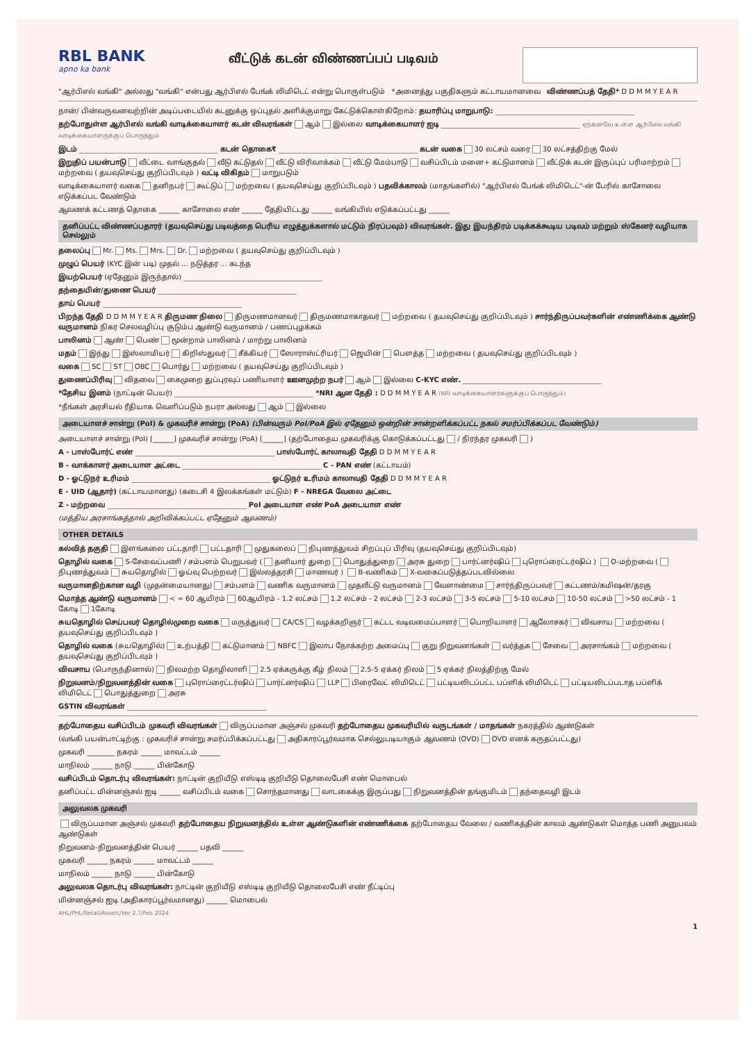RBL BANK
apno ka bank
வீட்டுக் கடன் விண்ணப்பப் படிவம்
"ஆர்பிஎல் வங்கி" அல்லது "வங்கி" என்பது ஆர்பிஎல் பேங்க் லிமிடெட் என்று பொருள்படும் *அனைத்து பகுதிகளும் கட்டாயமானவை விண்ணப்பத் தேதி* D D M M Y E A R
நான்/ பின்வருவனவற்றின் அடிப்படையில் கடனுக்கு ஒப்புதல் அளிக்குமாறு கேட்டுக்கொள்கிறோம்: தயாரிப்பு மாறுபாடு:
தற்போதுள்ள ஆர்பிஎல் வங்கி வாடிக்கையாளர் கடன் விவரங்கள் ஆம் இல்லை வாடிக்கையாளர் ஐடி ஏற்கனவே உள்ள ஆர்பிஎல் வங்கி வாடிக்கையாளருக்குப் பொருந்தும்
இடம் கடன் தொகை₹ கடன் வகை 30 லட்சம் வரை 30 லட்சத்திற்கு மேல்
இறுதிப் பயன்பாடு வீட்டை வாங்குதல் வீடு கட்டுதல் வீட்டு விரிவாக்கம் வீட்டு மேம்பாடு வசிப்பிடம் மனை+ கட்டுமானம் வீட்டுக் கடன் இருப்புப் பரிமாற்றம் மற்றவை ( தயவுசெய்து குறிப்பிடவும் ) வட்டி விகிதம் மாறுபடும்
வாடிக்கையாளர் வகை தனிநபர் கூட்டுப் மற்றவை ( தயவுசெய்து குறிப்பிடவும் ) பதவிக்காலம் (மாதங்களில்) "ஆர்பிஎல் பேங்க் லிமிடெட்"-ன் பேரில் காசோலை எடுக்கப்பட வேண்டும்
ஆவணக் கட்டணத் தொகை ______ காசோலை எண் ______ தேதியிட்டது ______ வங்கியில் எடுக்கப்பட்டது ______
தனிப்பட்ட விண்ணப்பதாரர் (தயவுசெய்து படிவத்தை பெரிய எழுத்துக்களால் மட்டும் நிரப்பவும்) விவரங்கள். இது இயந்திரம் படிக்கக்கூடிய படிவம் மற்றும் ஸ்கேனர் வழியாக செல்லும்
தலைப்பு Mr. Ms. Mrs. Dr. மற்றவை ( தயவுசெய்து குறிப்பிடவும் )
முழுப் பெயர் (KYC இன் படி) முதல் ... நடுத்தர ... கடந்த
இயற்பெயர் (ஏதேனும் இருந்தால்)
தந்தையின்/துணை பெயர்
தாய் பெயர்
பிறந்த தேதி D D M M Y E A R திருமண நிலை திருமணமானவர் திருமணமாகாதவர் மற்றவை ( தயவுசெய்து குறிப்பிடவும் ) சார்ந்திருப்பவர்களின் எண்ணிக்கை ஆண்டு வருமானம் நிகர செலவழிப்பு குடும்ப ஆண்டு வருமானம் / பணப்புழக்கம்
பாலினம் ஆண் பெண் மூன்றாம் பாலினம் / மாற்று பாலினம்
மதம் இந்து இஸ்லாமியர் கிறிஸ்துவர் சீக்கியர் ஸோராஸ்ட்ரியர் ஜெயின் பௌத்த மற்றவை ( தயவுசெய்து குறிப்பிடவும் )
வகை SC ST OBC பொர்து மற்றவை ( தயவுசெய்து குறிப்பிடவும் )
துணைப்பிரிவு விதவை கைமுறை துப்புரவுப் பணியாளர் ஊனமுற்ற நபர் ஆம் இல்லை C-KYC எண்.
*தேசிய இனம் (நாட்டின் பெயர்) *NRI ஆன தேதி : D D M M Y E A R (NRI வாடிக்கையாளர்களுக்குப் பொருந்தும்)
*நீங்கள் அரசியல் ரீதியாக வெளிப்படும் நபரா அல்லது ஆம் இல்லை
அடையாளச் சான்று (PoI) & முகவரிச் சான்று (PoA) (பின்வரும் PoI/PoA இல் ஏதேனும் ஒன்றின் சான்றளிக்கப்பட்ட நகல் சமர்ப்பிக்கப்பட வேண்டும்)
அடையாளச் சான்று (PoI) [______] முகவரிச் சான்று (PoA) [______] (தற்போதைய முகவரிக்கு கொடுக்கப்பட்டது / நிரந்தர முகவரி )
A - பாஸ்போர்ட் எண் பாஸ்போர்ட் காலாவதி தேதி D D M M Y E A R
B - வாக்காளர் அடையாள அட்டை C - PAN எண் (கட்டாயம்)
D - ஓட்டுநர் உரிமம் ஓட்டுநர் உரிமம் காலாவதி தேதி D D M M Y E A R
E - UID (ஆதார்) (கட்டாயமானது) (கடைசி 4 இலக்கங்கள் மட்டும்) F - NREGA வேலை அட்டை
Z - மற்றவை PoI அடையாள எண் PoA அடையாள எண்
(மத்திய அரசாங்கத்தால் அறிவிக்கப்பட்ட ஏதேனும் ஆவணம்)
OTHER DETAILS
கல்வித் தகுதி இளங்கலை பட்டதாரி பட்டதாரி முதுகலைப் நிபுணத்துவம் சிறப்புப் பிரிவு (தயவுசெய்து குறிப்பிடவும்)
தொழில் வகை S-சேவைப்பணி / சம்பளம் பெறுபவர் ( தனியார் துறை பொதுத்துறை அரசு துறை பார்ட்னர்ஷிப் புரொப்ரைட்டர்ஷிப் ) O-மற்றவை ( நிபுணத்துவம் சுயதொழில் ஓய்வு பெற்றவர் இல்லத்தரசி மாணவர் ) B-வணிகம் X-வகைப்படுத்தப்படவில்லை
வருமானதிற்கான வழி (முதன்மையானது) சம்பளம் வணிக வருமானம் முதலீட்டு வருமானம் வேளாண்மை சார்ந்திருப்பவர் கட்டணம்/கமிஷன்/தரகு
மொத்த ஆண்டு வருமானம் < = 60 ஆயிரம் 60ஆயிரம் - 1.2 லட்சம் 1.2 லட்சம் - 2 லட்சம் 2-3 லட்சம் 3-5 லட்சம் 5-10 லட்சம் 10-50 லட்சம் >50 லட்சம் - 1 கோடி 1கோடி
சுயதொழில் செய்பவர் தொழில்முறை வகை மருத்துவர் CA/CS வழக்கறிஞர் கட்டட வடிவமைப்பாளர் பொறியாளர் ஆலோசகர் விவசாய மற்றவை ( தயவுசெய்து குறிப்பிடவும் )
தொழில் வகை (சுயதொழில்) உற்பத்தி கட்டுமானம் NBFC இலாப நோக்கற்ற அமைப்பு குறு நிறுவனங்கள் வர்த்தக சேவை அரசாங்கம் மற்றவை ( தயவுசெய்து குறிப்பிடவும் )
விவசாய (பொருந்தினால்) நிலமற்ற தொழிலாளி 2.5 ஏக்கருக்கு கீழ் நிலம் 2.5-5 ஏக்கர் நிலம் 5 ஏக்கர் நிலத்திற்கு மேல்
நிறுவனம்/நிறுவனத்தின் வகை புரொப்ரைட்டர்ஷிப் பார்ட்னர்ஷிப் LLP பிரைவேட் லிமிடெட் பட்டியலிடப்பட்ட பப்ளிக் லிமிடெட் பட்டியலிடப்படாத பப்ளிக் லிமிடெட் பொதுத்துறை அரசு
GSTIN விவரங்கள்
தற்போதைய வசிப்பிடம் முகவரி விவரங்கள் விருப்பமான அஞ்சல் முகவரி தற்போதைய முகவரியில் வருடங்கள் / மாதங்கள் நகரத்தில் ஆண்டுகள்
(வங்கி பயன்பாட்டிற்கு : முகவரிச் சான்று சமர்ப்பிக்கப்பட்டது அதிகாரப்பூர்வமாக செல்லுபடியாகும் ஆவணம் (OVD) OVD எனக் கருதப்பட்டது)
முகவரி ________ நகரம் ______ மாவட்டம் ______
மாநிலம் ______ நாடு ______ பின்கோடு
வசிப்பிடம் தொடர்பு விவரங்கள்: நாட்டின் குறியீடு எஸ்டிடி குறியீடு தொலைபேசி எண் மொபைல்
தனிப்பட்ட மின்னஞ்சல் ஐடி ______ வசிப்பிடம் வகை சொந்தமானது வாடகைக்கு இருப்பது நிறுவனத்தின் தங்குமிடம் தந்தைவழி இடம்
அலுவலக முகவரி
விருப்பமான அஞ்சல் முகவரி தற்போதைய நிறுவனத்தில் உள்ள ஆண்டுகளின் எண்ணிக்கை தற்போதைய வேலை / வணிகத்தின் காலம் ஆண்டுகள் மொத்த பணி அனுபவம் ஆண்டுகள்
நிறுவனம்-நிறுவனத்தின் பெயர் ______ பதவி ______
முகவரி ______ நகரம் ______ மாவட்டம் ______
மாநிலம் ______ நாடு ______ பின்கோடு
அலுவலக தொடர்பு விவரங்கள்: நாட்டின் குறியீடு எஸ்டிடி குறியீடு தொலைபேசி எண் நீட்டிப்பு
மின்னஞ்சல் ஐடி (அதிகாரப்பூர்வமானது) ______ மொபைல்
AHL/PHL/Retail/Assets/Ver 2.7/Feb 2024
1